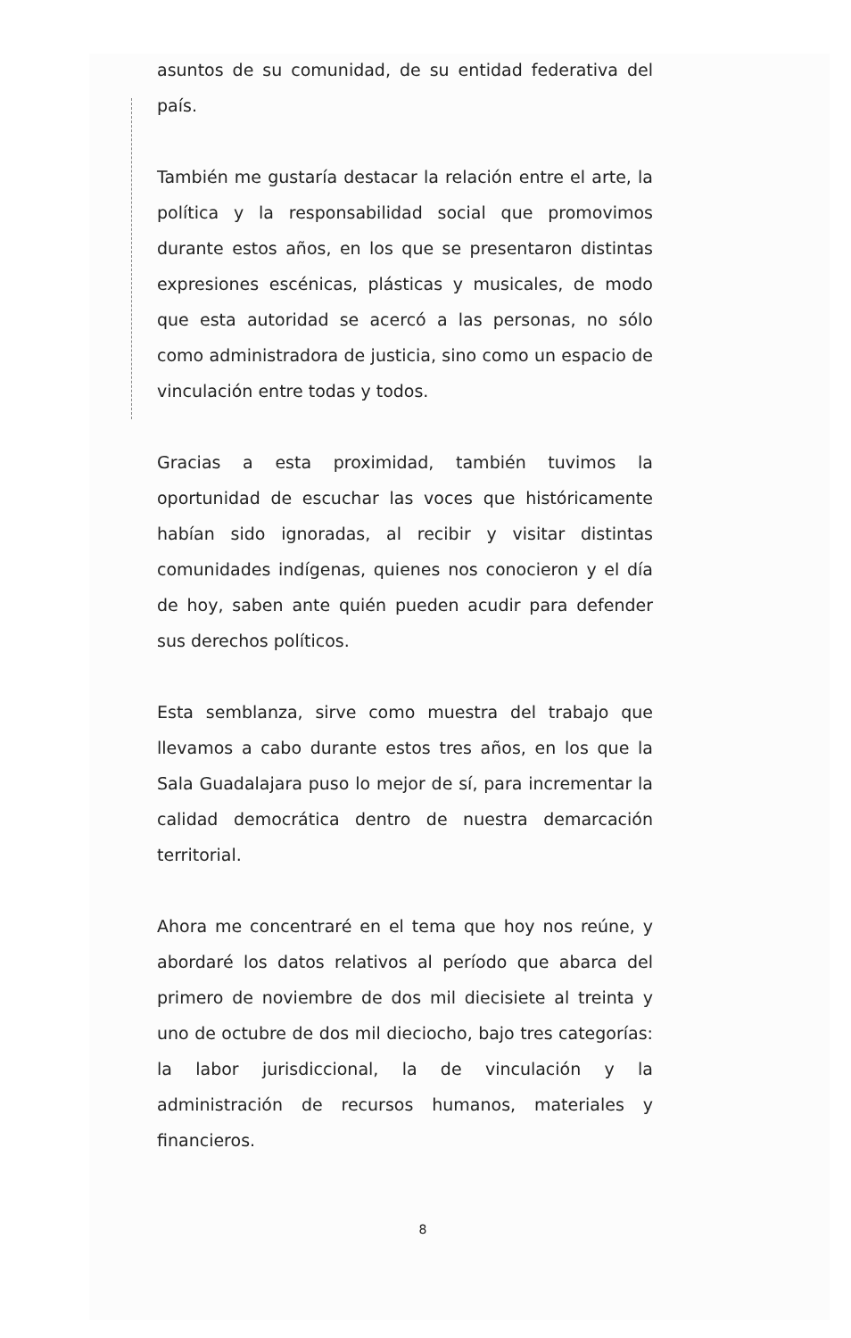asuntos de su comunidad, de su entidad federativa del país.
También me gustaría destacar la relación entre el arte, la política y la responsabilidad social que promovimos durante estos años, en los que se presentaron distintas expresiones escénicas, plásticas y musicales, de modo que esta autoridad se acercó a las personas, no sólo como administradora de justicia, sino como un espacio de vinculación entre todas y todos.
Gracias a esta proximidad, también tuvimos la oportunidad de escuchar las voces que históricamente habían sido ignoradas, al recibir y visitar distintas comunidades indígenas, quienes nos conocieron y el día de hoy, saben ante quién pueden acudir para defender sus derechos políticos.
Esta semblanza, sirve como muestra del trabajo que llevamos a cabo durante estos tres años, en los que la Sala Guadalajara puso lo mejor de sí, para incrementar la calidad democrática dentro de nuestra demarcación territorial.
Ahora me concentraré en el tema que hoy nos reúne, y abordaré los datos relativos al período que abarca del primero de noviembre de dos mil diecisiete al treinta y uno de octubre de dos mil dieciocho, bajo tres categorías: la labor jurisdiccional, la de vinculación y la administración de recursos humanos, materiales y financieros.
8